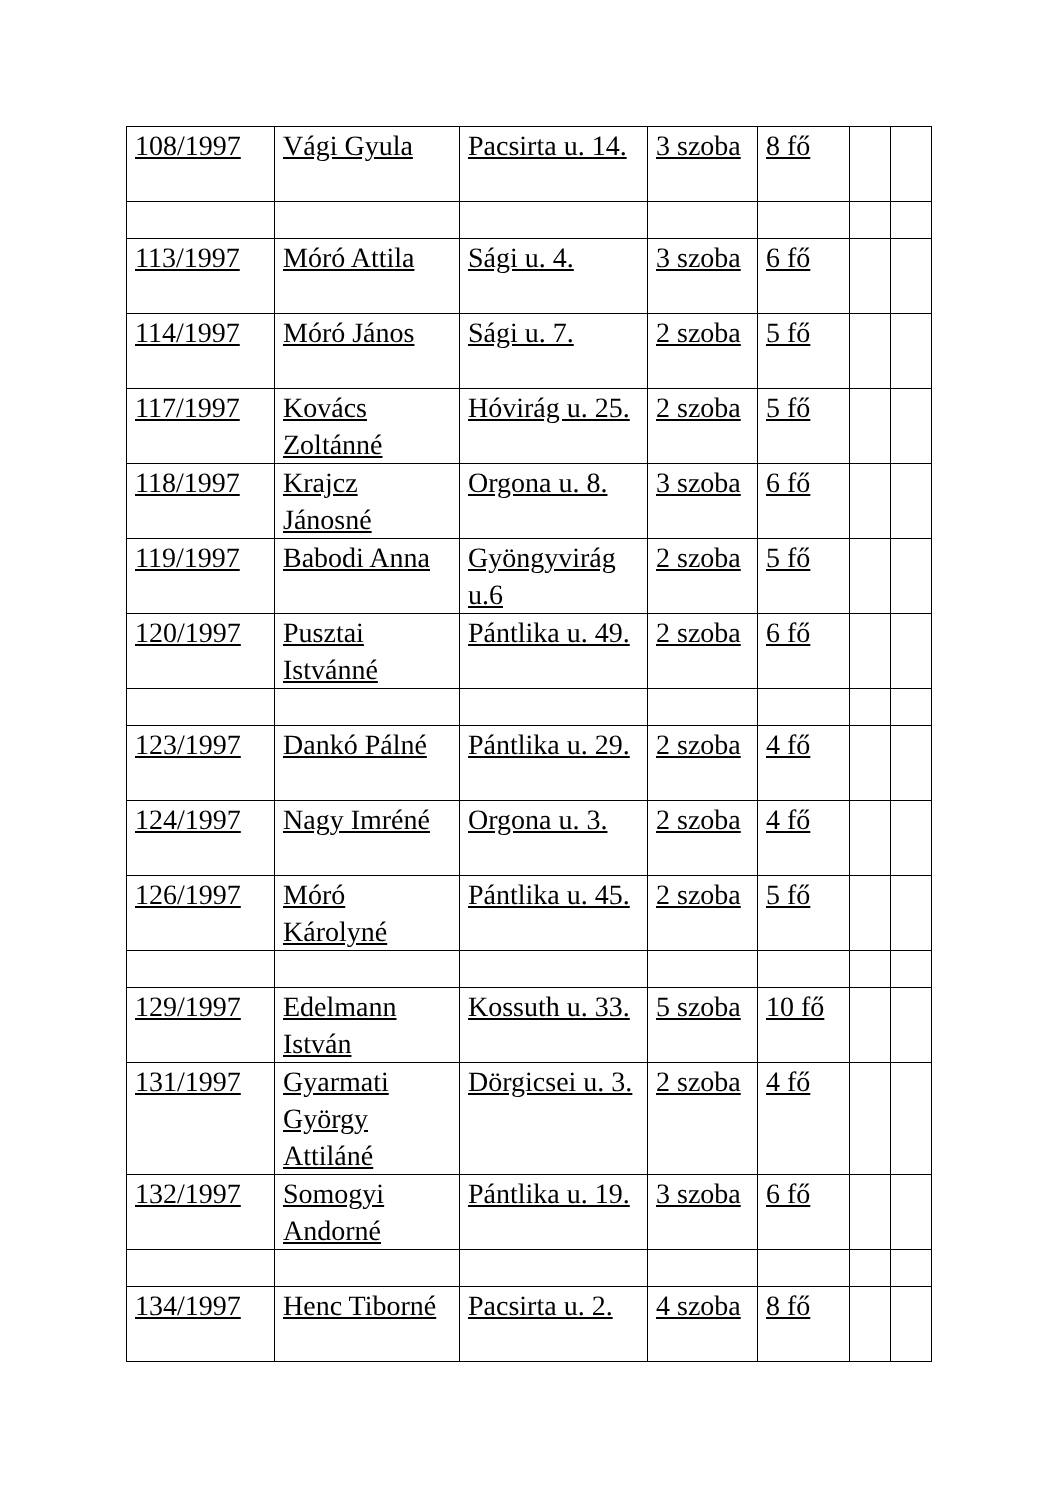| 108/1997 | Vági Gyula | Pacsirta u. 14. | 3 szoba | 8 fő | | |
| 113/1997 | Móró Attila | Sági u. 4. | 3 szoba | 6 fő | | |
| 114/1997 | Móró János | Sági u. 7. | 2 szoba | 5 fő | | |
| 117/1997 | Kovács Zoltánné | Hóvirág u. 25. | 2 szoba | 5 fő | | |
| 118/1997 | Krajcz Jánosné | Orgona u. 8. | 3 szoba | 6 fő | | |
| 119/1997 | Babodi Anna | Gyöngyvirág u.6 | 2 szoba | 5 fő | | |
| 120/1997 | Pusztai Istvánné | Pántlika u. 49. | 2 szoba | 6 fő | | |
| 123/1997 | Dankó Pálné | Pántlika u. 29. | 2 szoba | 4 fő | | |
| 124/1997 | Nagy Imréné | Orgona u. 3. | 2 szoba | 4 fő | | |
| 126/1997 | Móró Károlyné | Pántlika u. 45. | 2 szoba | 5 fő | | |
| 129/1997 | Edelmann István | Kossuth u. 33. | 5 szoba | 10 fő | | |
| 131/1997 | Gyarmati György Attiláné | Dörgicsei u. 3. | 2 szoba | 4 fő | | |
| 132/1997 | Somogyi Andorné | Pántlika u. 19. | 3 szoba | 6 fő | | |
| 134/1997 | Henc Tiborné | Pacsirta u. 2. | 4 szoba | 8 fő | | |